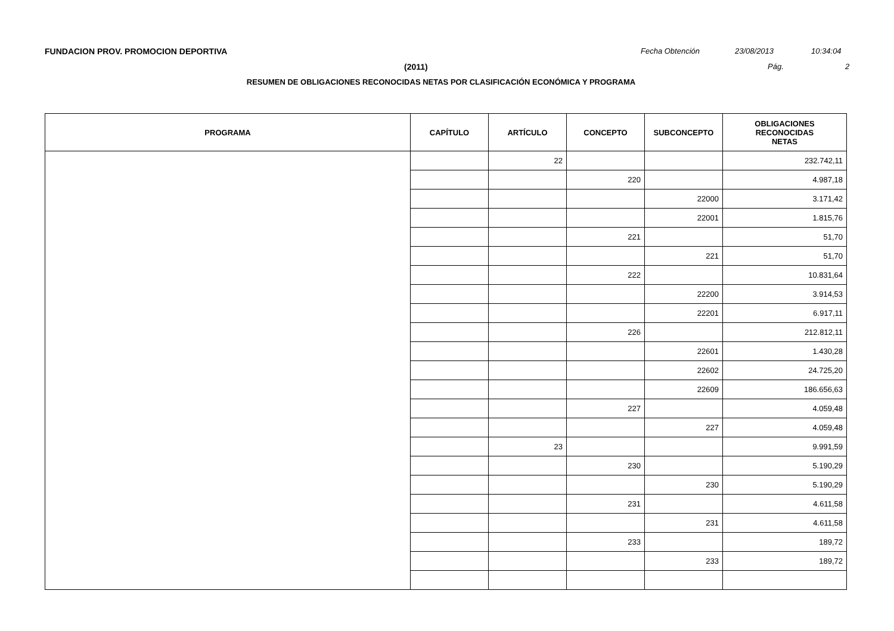FUNDACION PROV. PROMOCION DEPORTIVA Fecha Obtención 23/08/2013 10:34:04
(2011) Pág. 2
RESUMEN DE OBLIGACIONES RECONOCIDAS NETAS POR CLASIFICACIÓN ECONÓMICA Y PROGRAMA
| PROGRAMA | CAPÍTULO | ARTÍCULO | CONCEPTO | SUBCONCEPTO | OBLIGACIONES RECONOCIDAS NETAS |
| --- | --- | --- | --- | --- | --- |
| | | 22 | | | 232.742,11 |
| | | | 220 | | 4.987,18 |
| | | | | 22000 | 3.171,42 |
| | | | | 22001 | 1.815,76 |
| | | | 221 | | 51,70 |
| | | | | 221 | 51,70 |
| | | | 222 | | 10.831,64 |
| | | | | 22200 | 3.914,53 |
| | | | | 22201 | 6.917,11 |
| | | | 226 | | 212.812,11 |
| | | | | 22601 | 1.430,28 |
| | | | | 22602 | 24.725,20 |
| | | | | 22609 | 186.656,63 |
| | | | 227 | | 4.059,48 |
| | | | | 227 | 4.059,48 |
| | | 23 | | | 9.991,59 |
| | | | 230 | | 5.190,29 |
| | | | | 230 | 5.190,29 |
| | | | 231 | | 4.611,58 |
| | | | | 231 | 4.611,58 |
| | | | 233 | | 189,72 |
| | | | | 233 | 189,72 |